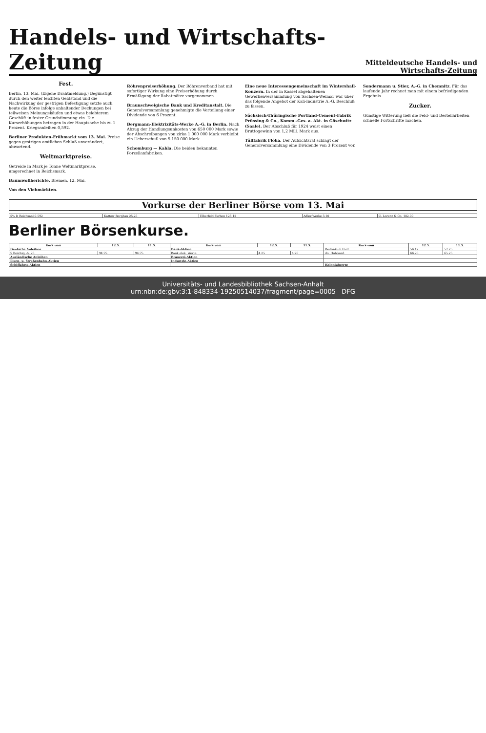Handels- und Wirtschafts-Zeitung Mitteldeutsche Handels- und Wirtschafts-Zeitung
Fest.
Berlin, 13. Mai. (Eigene Drahtmeldung.) Begünstigt durch den weiter leichten Geldstand und die Nachwirkung der gestrigen Befestigung setzte auch heute die Börse infolge anhaltender Deckungen bei teilweisen Meinungskäufen und etwas belebterem Geschäft in fester Grundstimmung ein. Die Kurserhöhungen betragen in der Hauptsache bis zu 1 Prozent. Kriegsanleihen 0,592.
Berliner Produkten-Frühmarkt vom 13. Mai. Preise gegen gestrigen amtlichen Schluß unverändert, abwartend.
Weltmarktpreise.
Getreide in Mark je Tonne Weltmarktpreise, umgerechnet in Reichsmark.
Baumwollberichte. Bremen, 12. Mai.
Von den Viehmärkten.
Röhrenpreiserhöhung. Der Röhrenverband hat mit sofortiger Wirkung eine Preiserhöhung durch Ermäßigung der Rabattsätze vorgenommen.
Braunschweigische Bank und Kreditanstalt. Die Generalversammlung genehmigte die Verteilung einer Dividende von 6 Prozent.
Bergmann-Elektrizitäts-Werke A.-G. in Berlin. Nach Abzug der Handlungsunkosten von 650 000 Mark sowie der Abschreibungen von zirka 1 000 000 Mark verbleibt ein Ueberschuß von 5 150 000 Mark.
Schomburg — Kahla. Die beiden bekannten Porzellanfabriken.
Eine neue Interessengemeinschaft im Wintershall-Konzern. In der in Kassel abgehaltenen Gewerkenversammlung von Sachsen-Weimar war über das folgende Angebot der Kali-Industrie A.-G. Beschluß zu fassen.
Sächsisch-Thüringische Portland-Cement-Fabrik Prüssing & Co., Komm.-Ges. a. Akt. in Göschwitz (Saale). Der Abschluß für 1924 weist einen Bruttogewinn von 1,2 Mill. Mark aus.
Tüllfabrik Flöha. Der Aufsichtsrat schlägt der Generalversammlung eine Dividende von 3 Prozent vor.
Sondermann u. Stier, A.-G. in Chemnitz. Für das laufende Jahr rechnet man mit einem befriedigenden Ergebnis.
Zucker.
Günstige Witterung ließ die Feld- und Bestellarbeiten schnelle Fortschritte machen.
Vorkurse der Berliner Börse vom 13. Mai
| 5% D Reichsanl 0.592 | Kattow Bergbau 25.25 | Elberfeld Farben 128.12 | Adler-Werke 3.10 | C. Lorenz & Co. 102.00 |
Berliner Börsenkurse.
| Kurs vom | 12.5. | 11.5. | Kurs vom | 12.5. | 11.5. | Kurs vom | 12.5. | 11.5. |
| --- | --- | --- | --- | --- | --- | --- | --- | --- |
| Deutsche Anleihen | | | Bank-Aktien | | | Berlin-Gub.Hutf. | 56.12 | 57.25 |
| 5 Reichsg.-A. 23 | 94.75 | 94.75 | Bank elek. Werte | 4.25 | 4.20 | do. Holzkonf. | 66.25 | 65.25 |
| Ausländische Anleihen | | | Brauerei-Aktien | | | | | |
| Eisen- u. Straßenbahn-Aktien | | | Industrie-Aktien | | | | | |
| Schiffahrts-Aktien | | | | | | Kolonialwerte | | |
Universitäts- und Landesbibliothek Sachsen-Anhalt
urn:nbn:de:gbv:3:1-848334-19250514037/fragment/page=0005 DFG